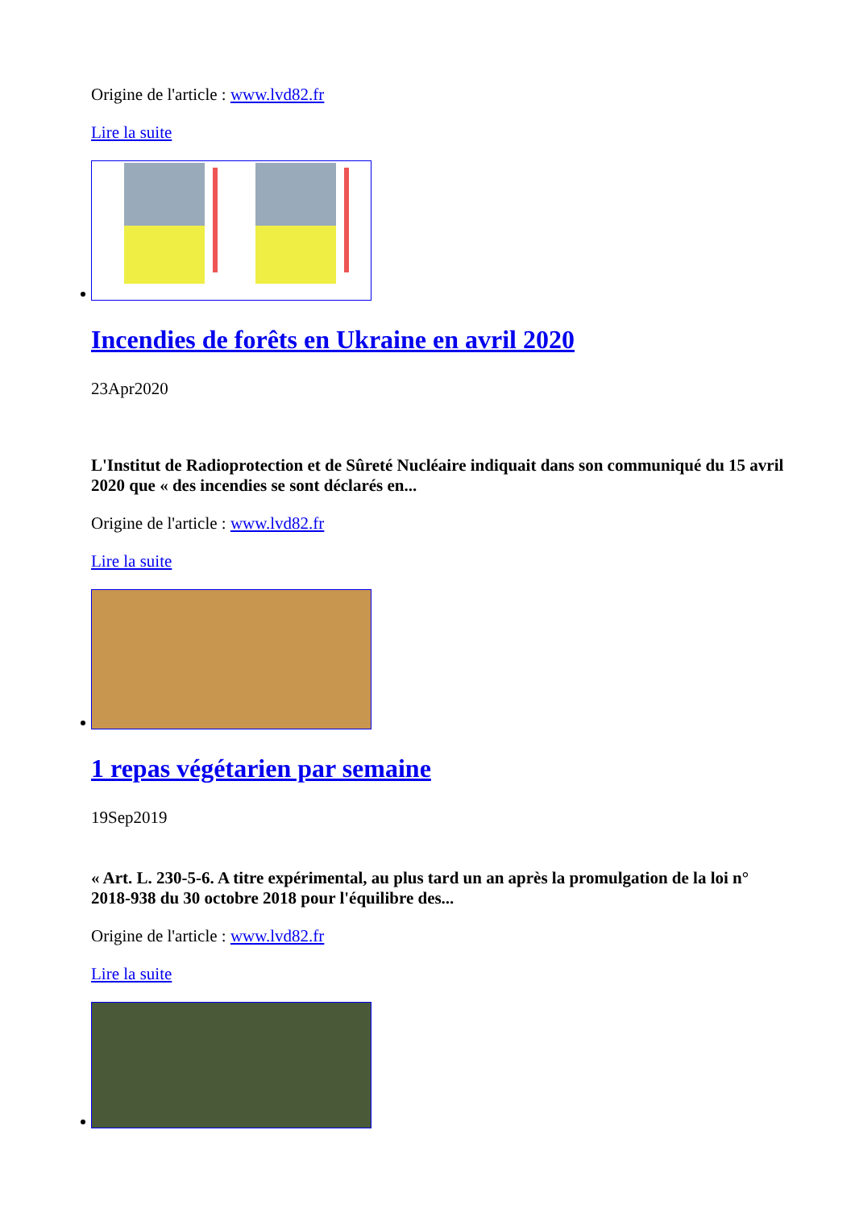Origine de l'article : www.lvd82.fr
Lire la suite
Incendies de forêts en Ukraine en avril 2020
23Apr2020
L'Institut de Radioprotection et de Sûreté Nucléaire indiquait dans son communiqué du 15 avril 2020 que « des incendies se sont déclarés en...
Origine de l'article : www.lvd82.fr
Lire la suite
1 repas végétarien par semaine
19Sep2019
« Art. L. 230-5-6. A titre expérimental, au plus tard un an après la promulgation de la loi n° 2018-938 du 30 octobre 2018 pour l'équilibre des...
Origine de l'article : www.lvd82.fr
Lire la suite